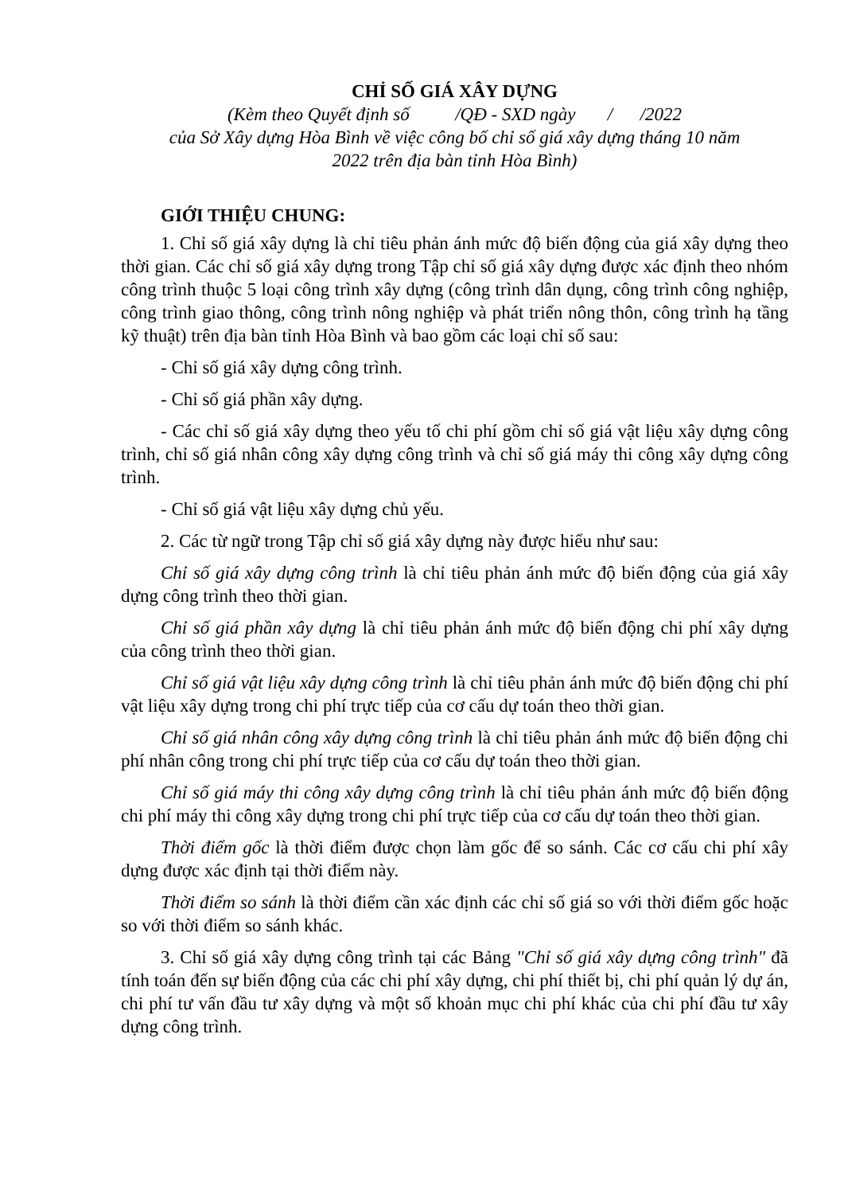CHỈ SỐ GIÁ XÂY DỰNG
(Kèm theo Quyết định số /QĐ - SXD ngày / /2022
của Sở Xây dựng Hòa Bình về việc công bố chỉ số giá xây dựng tháng 10 năm
2022 trên địa bàn tỉnh Hòa Bình)
GIỚI THIỆU CHUNG:
1. Chỉ số giá xây dựng là chỉ tiêu phản ánh mức độ biến động của giá xây dựng theo thời gian. Các chỉ số giá xây dựng trong Tập chỉ số giá xây dựng được xác định theo nhóm công trình thuộc 5 loại công trình xây dựng (công trình dân dụng, công trình công nghiệp, công trình giao thông, công trình nông nghiệp và phát triển nông thôn, công trình hạ tầng kỹ thuật) trên địa bàn tỉnh Hòa Bình và bao gồm các loại chỉ số sau:
- Chỉ số giá xây dựng công trình.
- Chỉ số giá phần xây dựng.
- Các chỉ số giá xây dựng theo yếu tố chi phí gồm chỉ số giá vật liệu xây dựng công trình, chỉ số giá nhân công xây dựng công trình và chỉ số giá máy thi công xây dựng công trình.
- Chỉ số giá vật liệu xây dựng chủ yếu.
2. Các từ ngữ trong Tập chỉ số giá xây dựng này được hiểu như sau:
Chỉ số giá xây dựng công trình là chỉ tiêu phản ánh mức độ biến động của giá xây dựng công trình theo thời gian.
Chỉ số giá phần xây dựng là chỉ tiêu phản ánh mức độ biến động chi phí xây dựng của công trình theo thời gian.
Chỉ số giá vật liệu xây dựng công trình là chỉ tiêu phản ánh mức độ biến động chi phí vật liệu xây dựng trong chi phí trực tiếp của cơ cấu dự toán theo thời gian.
Chỉ số giá nhân công xây dựng công trình là chỉ tiêu phản ánh mức độ biến động chi phí nhân công trong chi phí trực tiếp của cơ cấu dự toán theo thời gian.
Chỉ số giá máy thi công xây dựng công trình là chỉ tiêu phản ánh mức độ biến động chi phí máy thi công xây dựng trong chi phí trực tiếp của cơ cấu dự toán theo thời gian.
Thời điểm gốc là thời điểm được chọn làm gốc để so sánh. Các cơ cấu chi phí xây dựng được xác định tại thời điểm này.
Thời điểm so sánh là thời điểm cần xác định các chỉ số giá so với thời điểm gốc hoặc so với thời điểm so sánh khác.
3. Chỉ số giá xây dựng công trình tại các Bảng "Chỉ số giá xây dựng công trình" đã tính toán đến sự biến động của các chi phí xây dựng, chi phí thiết bị, chi phí quản lý dự án, chi phí tư vấn đầu tư xây dựng và một số khoản mục chi phí khác của chi phí đầu tư xây dựng công trình.